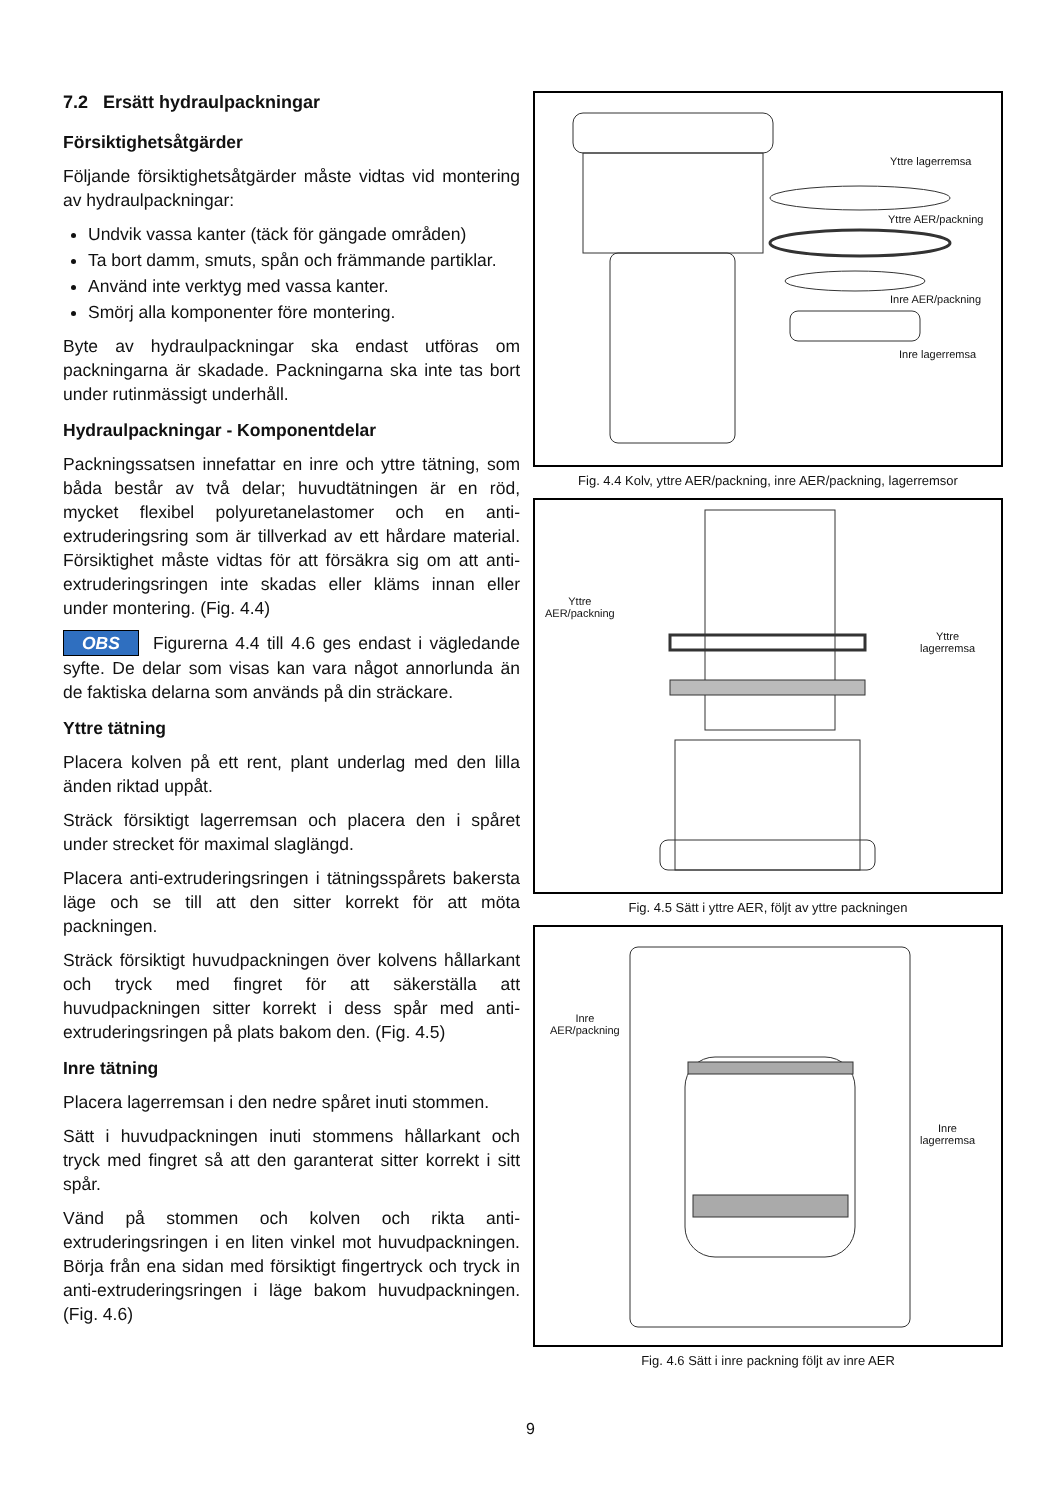7.2 Ersätt hydraulpackningar
Försiktighetsåtgärder
Följande försiktighetsåtgärder måste vidtas vid montering av hydraulpackningar:
Undvik vassa kanter (täck för gängade områden)
Ta bort damm, smuts, spån och främmande partiklar.
Använd inte verktyg med vassa kanter.
Smörj alla komponenter före montering.
Byte av hydraulpackningar ska endast utföras om packningarna är skadade. Packningarna ska inte tas bort under rutinmässigt underhåll.
Hydraulpackningar - Komponentdelar
Packningssatsen innefattar en inre och yttre tätning, som båda består av två delar; huvudtätningen är en röd, mycket flexibel polyuretanelastomer och en anti-extruderingsring som är tillverkad av ett hårdare material. Försiktighet måste vidtas för att försäkra sig om att anti-extruderingsringen inte skadas eller kläms innan eller under montering. (Fig. 4.4)
OBS Figurerna 4.4 till 4.6 ges endast i vägledande syfte. De delar som visas kan vara något annorlunda än de faktiska delarna som används på din sträckare.
Yttre tätning
Placera kolven på ett rent, plant underlag med den lilla änden riktad uppåt.
Sträck försiktigt lagerremsan och placera den i spåret under strecket för maximal slaglängd.
Placera anti-extruderingsringen i tätningsspårets bakersta läge och se till att den sitter korrekt för att möta packningen.
Sträck försiktigt huvudpackningen över kolvens hållarkant och tryck med fingret för att säkerställa att huvudpackningen sitter korrekt i dess spår med anti-extruderingsringen på plats bakom den. (Fig. 4.5)
Inre tätning
Placera lagerremsan i den nedre spåret inuti stommen.
Sätt i huvudpackningen inuti stommens hållarkant och tryck med fingret så att den garanterat sitter korrekt i sitt spår.
Vänd på stommen och kolven och rikta anti-extruderingsringen i en liten vinkel mot huvudpackningen. Börja från ena sidan med försiktigt fingertryck och tryck in anti-extruderingsringen i läge bakom huvudpackningen. (Fig. 4.6)
Yttre lagerremsa
Yttre AER/packning
Inre AER/packning
Inre lagerremsa
Fig. 4.4 Kolv, yttre AER/packning, inre AER/packning, lagerremsor
Yttre
AER/packning
Yttre
lagerremsa
Fig. 4.5 Sätt i yttre AER, följt av yttre packningen
Inre
AER/packning
Inre
lagerremsa
Fig. 4.6 Sätt i inre packning följt av inre AER
9